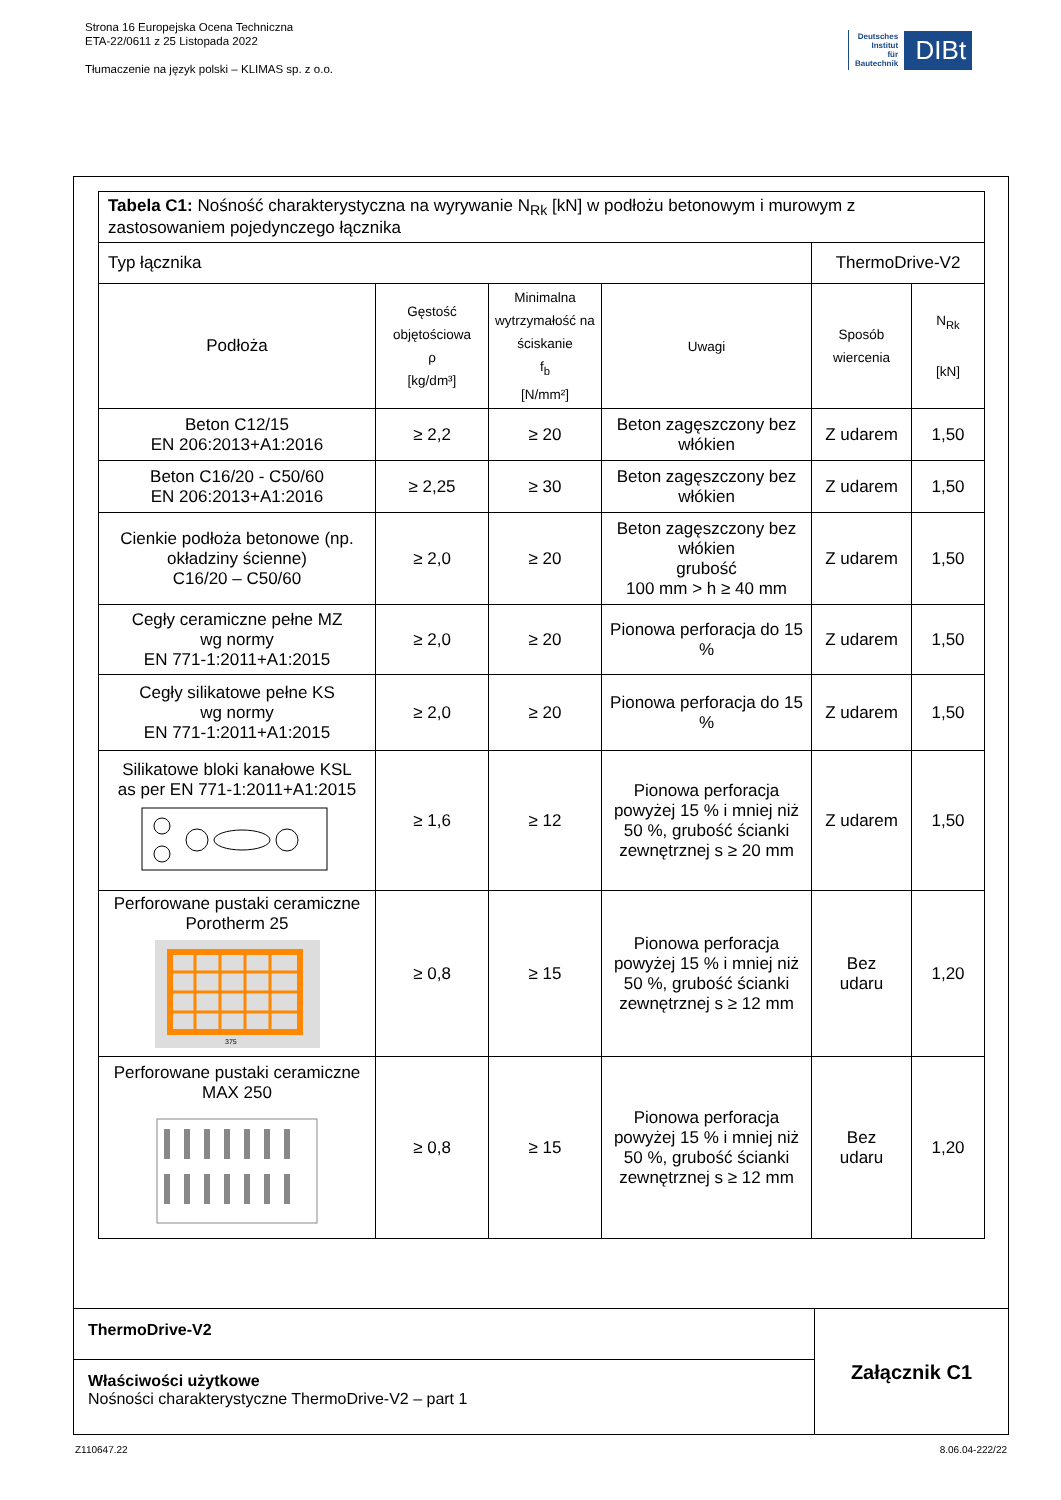Strona 16 Europejska Ocena Techniczna
ETA-22/0611 z 25 Listopada 2022
Tłumaczenie na język polski – KLIMAS sp. z o.o.
Deutsches
Institut
für
Bautechnik
DIBt
| Tabela C1: Nośność charakterystyczna na wyrywanie N<sub>Rk</sub> [kN] w podłożu betonowym i murowym z zastosowaniem pojedynczego łącznika | | | | | |
| Typ łącznika | | | | ThermoDrive-V2 | |
| Podłoża | Gęstość objętościowa ρ [kg/dm³] | Minimalna wytrzymałość na ściskanie f<sub>b</sub> [N/mm²] | Uwagi | Sposób wiercenia | N<sub>Rk</sub> [kN] |
| Beton C12/15 EN 206:2013+A1:2016 | ≥ 2,2 | ≥ 20 | Beton zagęszczony bez włókien | Z udarem | 1,50 |
| Beton C16/20 - C50/60 EN 206:2013+A1:2016 | ≥ 2,25 | ≥ 30 | Beton zagęszczony bez włókien | Z udarem | 1,50 |
| Cienkie podłoża betonowe (np. okładziny ścienne) C16/20 – C50/60 | ≥ 2,0 | ≥ 20 | Beton zagęszczony bez włókien grubość 100 mm > h ≥ 40 mm | Z udarem | 1,50 |
| Cegły ceramiczne pełne MZ wg normy EN 771-1:2011+A1:2015 | ≥ 2,0 | ≥ 20 | Pionowa perforacja do 15 % | Z udarem | 1,50 |
| Cegły silikatowe pełne KS wg normy EN 771-1:2011+A1:2015 | ≥ 2,0 | ≥ 20 | Pionowa perforacja do 15 % | Z udarem | 1,50 |
| Silikatowe bloki kanałowe KSL as per EN 771-1:2011+A1:2015 | ≥ 1,6 | ≥ 12 | Pionowa perforacja powyżej 15 % i mniej niż 50 %, grubość ścianki zewnętrznej s ≥ 20 mm | Z udarem | 1,50 |
| Perforowane pustaki ceramiczne Porotherm 25 375 | ≥ 0,8 | ≥ 15 | Pionowa perforacja powyżej 15 % i mniej niż 50 %, grubość ścianki zewnętrznej s ≥ 12 mm | Bez udaru | 1,20 |
| Perforowane pustaki ceramiczne MAX 250 | ≥ 0,8 | ≥ 15 | Pionowa perforacja powyżej 15 % i mniej niż 50 %, grubość ścianki zewnętrznej s ≥ 12 mm | Bez udaru | 1,20 |
ThermoDrive-V2
Właściwości użytkowe
Nośności charakterystyczne ThermoDrive-V2 – part 1
Załącznik C1
Z110647.22 8.06.04-222/22